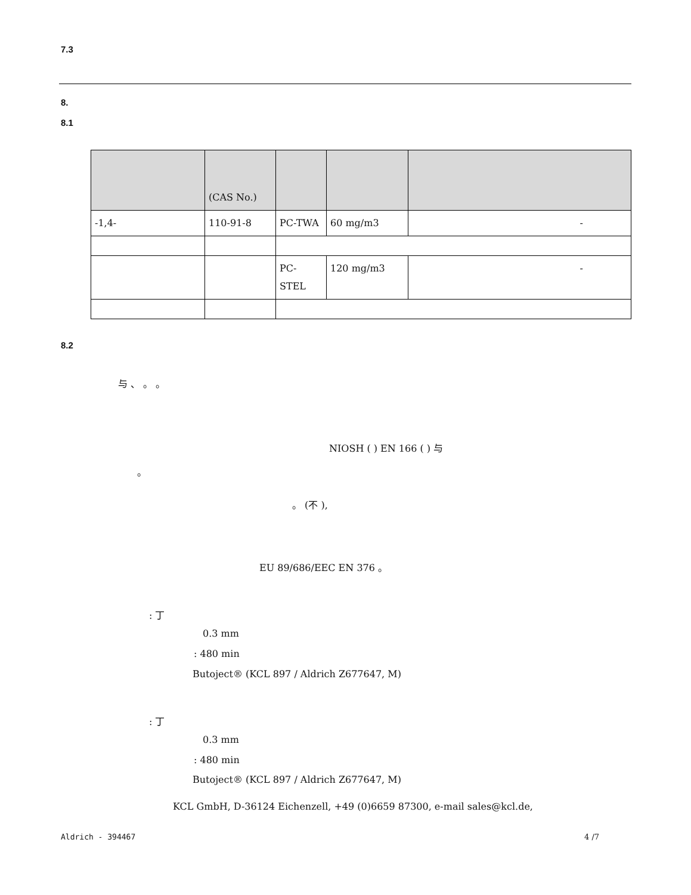7.3
8.
8.1
| | (CAS No.) | | | |
| --- | --- | --- | --- | --- |
| -1,4- | 110-91-8 | PC-TWA | 60 mg/m3 | - |
| | | PC-STEL | 120 mg/m3 | - |
8.2
与 、 。 。
NIOSH ( ) EN 166 ( ) 与
。
。 (不 ),
EU 89/686/EEC EN 376 。
: 丁
0.3 mm
: 480 min
Butoject® (KCL 897 / Aldrich Z677647, M)
: 丁
0.3 mm
: 480 min
Butoject® (KCL 897 / Aldrich Z677647, M)
KCL GmbH, D-36124 Eichenzell, +49 (0)6659 87300, e-mail sales@kcl.de,
Aldrich - 394467 4 /7